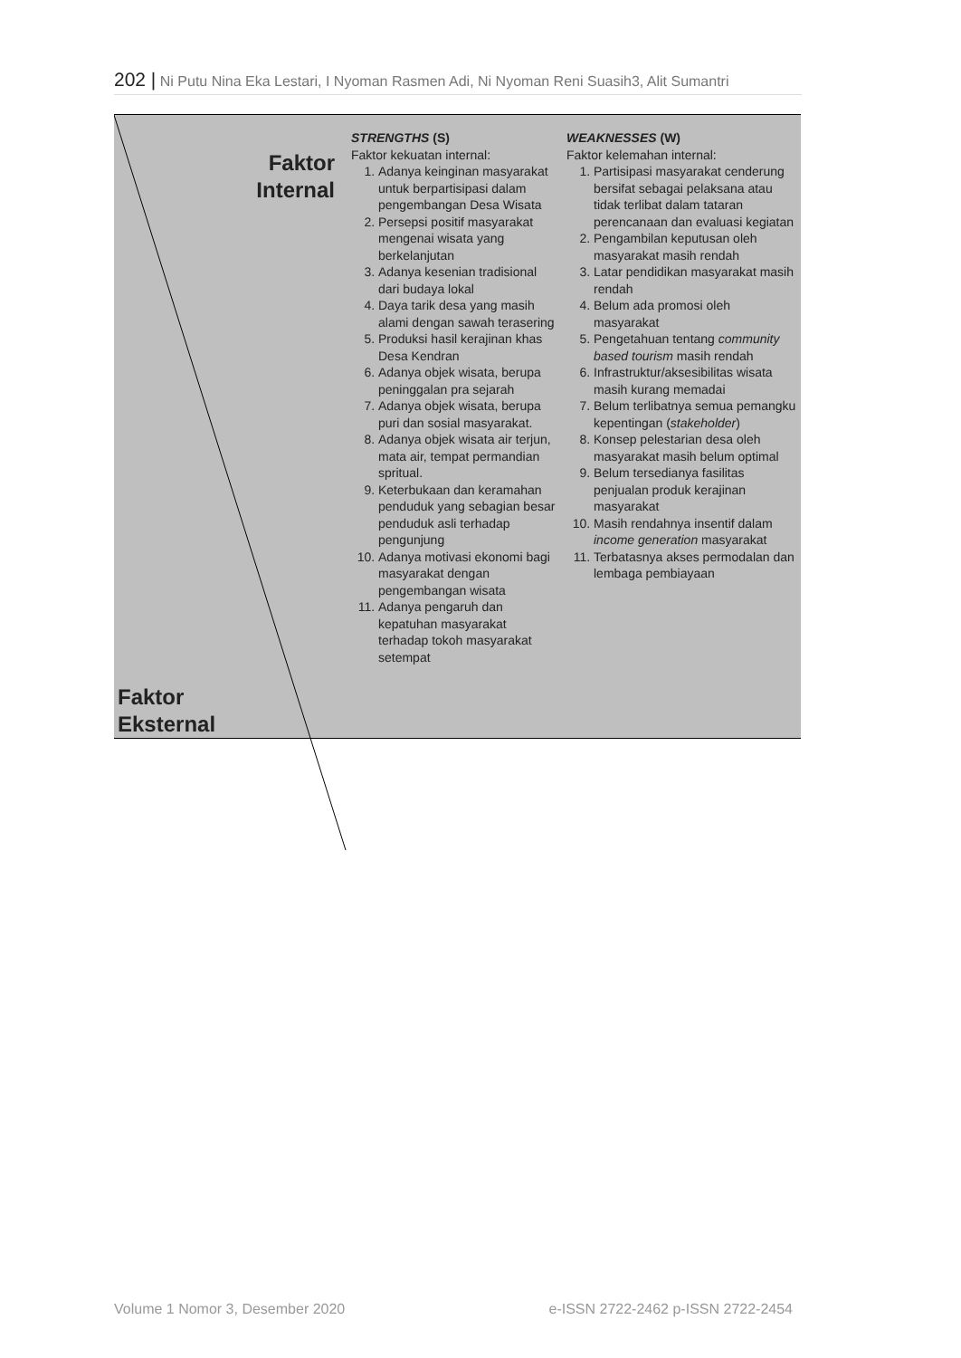202 | Ni Putu Nina Eka Lestari, I Nyoman Rasmen Adi, Ni Nyoman Reni Suasih3, Alit Sumantri
| Faktor Internal Faktor Eksternal | STRENGTHS (S) Faktor kekuatan internal: 1. Adanya keinginan masyarakat untuk berpartisipasi dalam pengembangan Desa Wisata 2. Persepsi positif masyarakat mengenai wisata yang berkelanjutan 3. Adanya kesenian tradisional dari budaya lokal 4. Daya tarik desa yang masih alami dengan sawah terasering 5. Produksi hasil kerajinan khas Desa Kendran 6. Adanya objek wisata, berupa peninggalan pra sejarah 7. Adanya objek wisata, berupa puri dan sosial masyarakat. 8. Adanya objek wisata air terjun, mata air, tempat permandian spritual. 9. Keterbukaan dan keramahan penduduk yang sebagian besar penduduk asli terhadap pengunjung 10. Adanya motivasi ekonomi bagi masyarakat dengan pengembangan wisata 11. Adanya pengaruh dan kepatuhan masyarakat terhadap tokoh masyarakat setempat | WEAKNESSES (W) Faktor kelemahan internal: 1. Partisipasi masyarakat cenderung bersifat sebagai pelaksana atau tidak terlibat dalam tataran perencanaan dan evaluasi kegiatan 2. Pengambilan keputusan oleh masyarakat masih rendah 3. Latar pendidikan masyarakat masih rendah 4. Belum ada promosi oleh masyarakat 5. Pengetahuan tentang community based tourism masih rendah 6. Infrastruktur/aksesibilitas wisata masih kurang memadai 7. Belum terlibatnya semua pemangku kepentingan ( stakeholder ) 8. Konsep pelestarian desa oleh masyarakat masih belum optimal 9. Belum tersedianya fasilitas penjualan produk kerajinan masyarakat 10. Masih rendahnya insentif dalam income generation masyarakat 11. Terbatasnya akses permodalan dan lembaga pembiayaan |
Volume 1 Nomor 3, Desember 2020 e-ISSN 2722-2462 p-ISSN 2722-2454